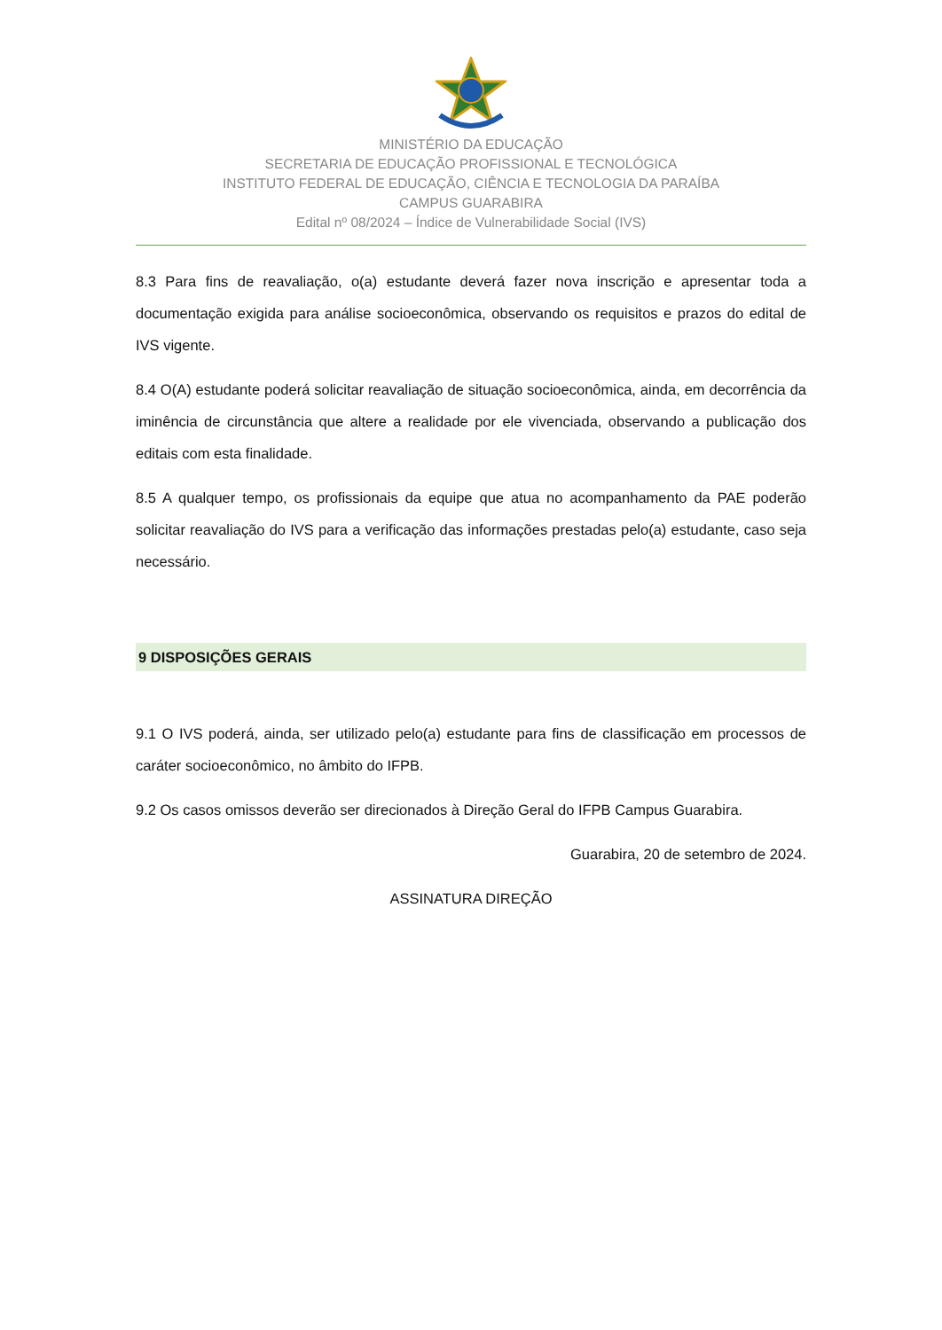MINISTÉRIO DA EDUCAÇÃO
SECRETARIA DE EDUCAÇÃO PROFISSIONAL E TECNOLÓGICA
INSTITUTO FEDERAL DE EDUCAÇÃO, CIÊNCIA E TECNOLOGIA DA PARAÍBA
CAMPUS GUARABIRA
Edital nº 08/2024 – Índice de Vulnerabilidade Social (IVS)
8.3 Para fins de reavaliação, o(a) estudante deverá fazer nova inscrição e apresentar toda a documentação exigida para análise socioeconômica, observando os requisitos e prazos do edital de IVS vigente.
8.4 O(A) estudante poderá solicitar reavaliação de situação socioeconômica, ainda, em decorrência da iminência de circunstância que altere a realidade por ele vivenciada, observando a publicação dos editais com esta finalidade.
8.5 A qualquer tempo, os profissionais da equipe que atua no acompanhamento da PAE poderão solicitar reavaliação do IVS para a verificação das informações prestadas pelo(a) estudante, caso seja necessário.
9 DISPOSIÇÕES GERAIS
9.1 O IVS poderá, ainda, ser utilizado pelo(a) estudante para fins de classificação em processos de caráter socioeconômico, no âmbito do IFPB.
9.2 Os casos omissos deverão ser direcionados à Direção Geral do IFPB Campus Guarabira.
Guarabira, 20 de setembro de 2024.
ASSINATURA DIREÇÃO